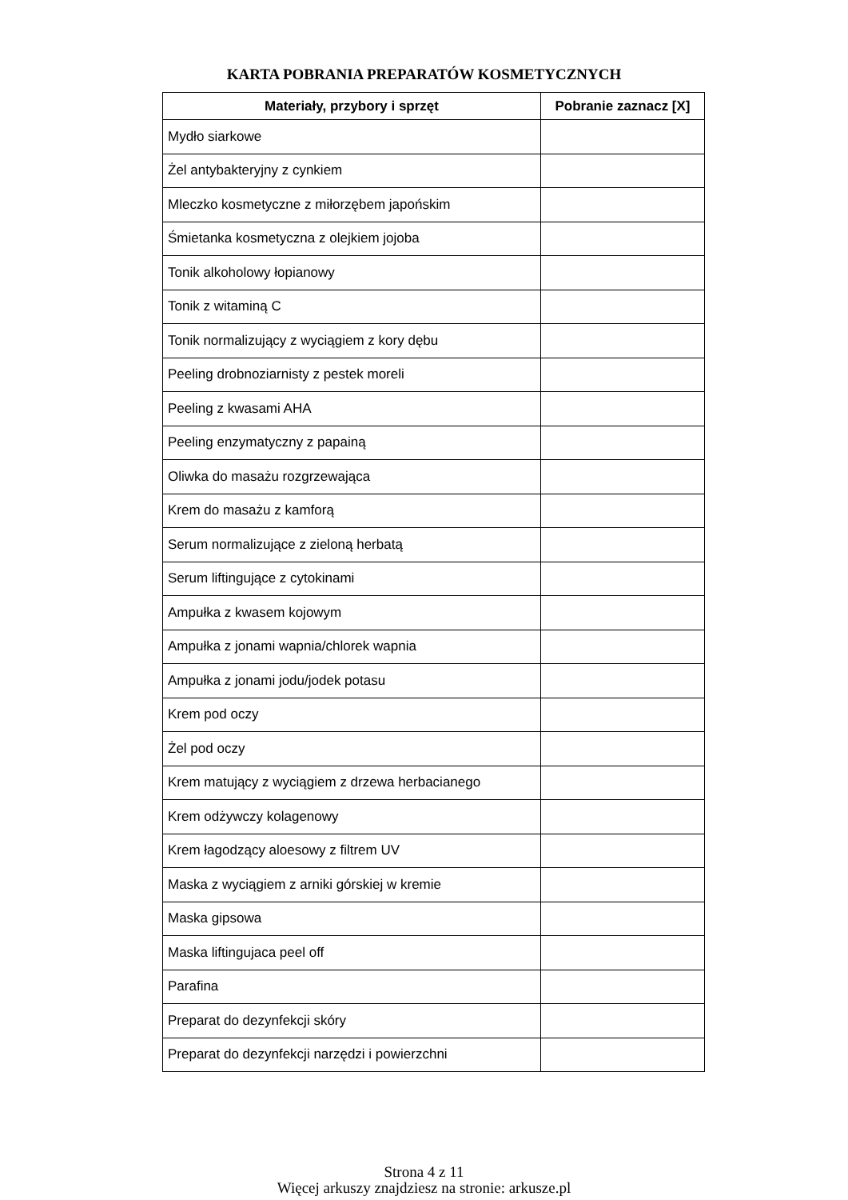KARTA POBRANIA PREPARATÓW KOSMETYCZNYCH
| Materiały, przybory i sprzęt | Pobranie zaznacz [X] |
| --- | --- |
| Mydło siarkowe | |
| Żel antybakteryjny z cynkiem | |
| Mleczko kosmetyczne z miłorzębem japońskim | |
| Śmietanka kosmetyczna z olejkiem jojoba | |
| Tonik alkoholowy łopianowy | |
| Tonik z witaminą C | |
| Tonik normalizujący z wyciągiem z kory dębu | |
| Peeling drobnoziarnisty z pestek moreli | |
| Peeling z kwasami AHA | |
| Peeling enzymatyczny z papainą | |
| Oliwka do masażu rozgrzewająca | |
| Krem do masażu z kamforą | |
| Serum normalizujące z zieloną herbatą | |
| Serum liftingujące z cytokinami | |
| Ampułka z kwasem kojowym | |
| Ampułka z jonami wapnia/chlorek wapnia | |
| Ampułka z jonami jodu/jodek potasu | |
| Krem pod oczy | |
| Żel pod oczy | |
| Krem matujący z wyciągiem z drzewa herbacianego | |
| Krem odżywczy kolagenowy | |
| Krem łagodzący aloesowy z filtrem UV | |
| Maska z wyciągiem z arniki górskiej w kremie | |
| Maska gipsowa | |
| Maska liftingujaca peel off | |
| Parafina | |
| Preparat do dezynfekcji skóry | |
| Preparat do dezynfekcji narzędzi i powierzchni | |
Strona 4 z 11
Więcej arkuszy znajdziesz na stronie: arkusze.pl